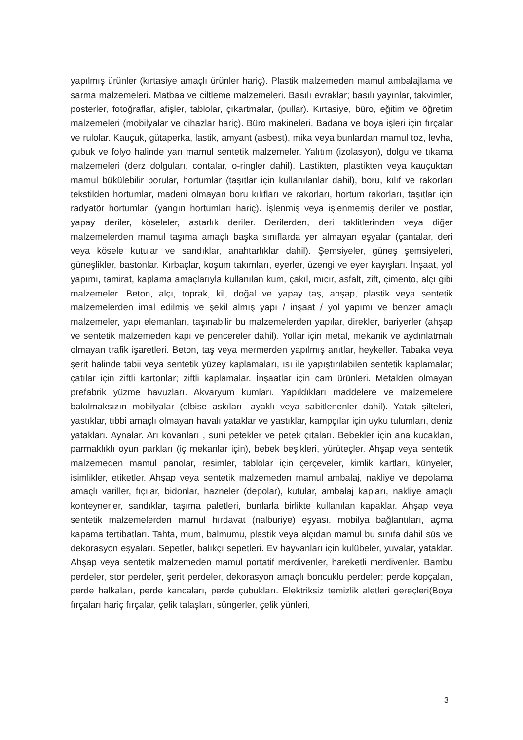yapılmış ürünler (kırtasiye amaçlı ürünler hariç). Plastik malzemeden mamul ambalajlama ve sarma malzemeleri. Matbaa ve ciltleme malzemeleri. Basılı evraklar; basılı yayınlar, takvimler, posterler, fotoğraflar, afişler, tablolar, çıkartmalar, (pullar). Kırtasiye, büro, eğitim ve öğretim malzemeleri (mobilyalar ve cihazlar hariç). Büro makineleri. Badana ve boya işleri için fırçalar ve rulolar. Kauçuk, gütaperka, lastik, amyant (asbest), mika veya bunlardan mamul toz, levha, çubuk ve folyo halinde yarı mamul sentetik malzemeler. Yalıtım (izolasyon), dolgu ve tıkama malzemeleri (derz dolguları, contalar, o-ringler dahil). Lastikten, plastikten veya kauçuktan mamul bükülebilir borular, hortumlar (taşıtlar için kullanılanlar dahil), boru, kılıf ve rakorları tekstilden hortumlar, madeni olmayan boru kılıfları ve rakorları, hortum rakorları, taşıtlar için radyatör hortumları (yangın hortumları hariç). İşlenmiş veya işlenmemiş deriler ve postlar, yapay deriler, köseleler, astarlık deriler. Derilerden, deri taklitlerinden veya diğer malzemelerden mamul taşıma amaçlı başka sınıflarda yer almayan eşyalar (çantalar, deri veya kösele kutular ve sandıklar, anahtarlıklar dahil). Şemsiyeler, güneş şemsiyeleri, güneşlikler, bastonlar. Kırbaçlar, koşum takımları, eyerler, üzengi ve eyer kayışları. İnşaat, yol yapımı, tamirat, kaplama amaçlarıyla kullanılan kum, çakıl, mıcır, asfalt, zift, çimento, alçı gibi malzemeler. Beton, alçı, toprak, kil, doğal ve yapay taş, ahşap, plastik veya sentetik malzemelerden imal edilmiş ve şekil almış yapı / inşaat / yol yapımı ve benzer amaçlı malzemeler, yapı elemanları, taşınabilir bu malzemelerden yapılar, direkler, bariyerler (ahşap ve sentetik malzemeden kapı ve pencereler dahil). Yollar için metal, mekanik ve aydınlatmalı olmayan trafik işaretleri. Beton, taş veya mermerden yapılmış anıtlar, heykeller. Tabaka veya şerit halinde tabii veya sentetik yüzey kaplamaları, ısı ile yapıştırılabilen sentetik kaplamalar; çatılar için ziftli kartonlar; ziftli kaplamalar. İnşaatlar için cam ürünleri. Metalden olmayan prefabrik yüzme havuzları. Akvaryum kumları. Yapıldıkları maddelere ve malzemelere bakılmaksızın mobilyalar (elbise askıları- ayaklı veya sabitlenenler dahil). Yatak şilteleri, yastıklar, tıbbi amaçlı olmayan havalı yataklar ve yastıklar, kampçılar için uyku tulumları, deniz yatakları. Aynalar. Arı kovanları , suni petekler ve petek çıtaları. Bebekler için ana kucakları, parmaklıklı oyun parkları (iç mekanlar için), bebek beşikleri, yürüteçler. Ahşap veya sentetik malzemeden mamul panolar, resimler, tablolar için çerçeveler, kimlik kartları, künyeler, isimlikler, etiketler. Ahşap veya sentetik malzemeden mamul ambalaj, nakliye ve depolama amaçlı variller, fıçılar, bidonlar, hazneler (depolar), kutular, ambalaj kapları, nakliye amaçlı konteynerler, sandıklar, taşıma paletleri, bunlarla birlikte kullanılan kapaklar. Ahşap veya sentetik malzemelerden mamul hırdavat (nalburiye) eşyası, mobilya bağlantıları, açma kapama tertibatları. Tahta, mum, balmumu, plastik veya alçıdan mamul bu sınıfa dahil süs ve dekorasyon eşyaları. Sepetler, balıkçı sepetleri. Ev hayvanları için kulübeler, yuvalar, yataklar. Ahşap veya sentetik malzemeden mamul portatif merdivenler, hareketli merdivenler. Bambu perdeler, stor perdeler, şerit perdeler, dekorasyon amaçlı boncuklu perdeler; perde kopçaları, perde halkaları, perde kancaları, perde çubukları. Elektriksiz temizlik aletleri gereçleri(Boya fırçaları hariç fırçalar, çelik talaşları, süngerler, çelik yünleri,
3